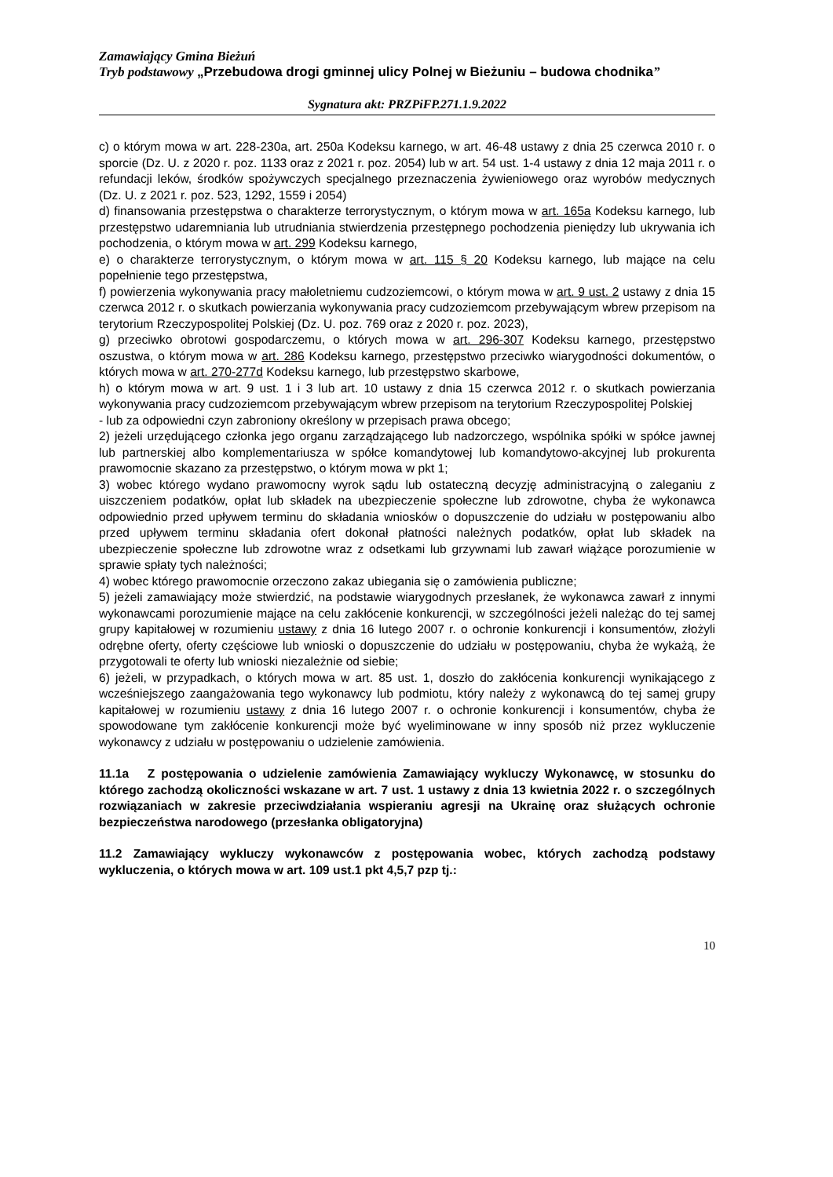Zamawiający Gmina Bieżuń
Tryb podstawowy „Przebudowa drogi gminnej ulicy Polnej w Bieżuniu – budowa chodnika”
Sygnatura akt: PRZPiFP.271.1.9.2022
c) o którym mowa w art. 228-230a, art. 250a Kodeksu karnego, w art. 46-48 ustawy z dnia 25 czerwca 2010 r. o sporcie (Dz. U. z 2020 r. poz. 1133 oraz z 2021 r. poz. 2054) lub w art. 54 ust. 1-4 ustawy z dnia 12 maja 2011 r. o refundacji leków, środków spożywczych specjalnego przeznaczenia żywieniowego oraz wyrobów medycznych (Dz. U. z 2021 r. poz. 523, 1292, 1559 i 2054)
d) finansowania przestępstwa o charakterze terrorystycznym, o którym mowa w art. 165a Kodeksu karnego, lub przestępstwo udaremniania lub utrudniania stwierdzenia przestępnego pochodzenia pieniędzy lub ukrywania ich pochodzenia, o którym mowa w art. 299 Kodeksu karnego,
e) o charakterze terrorystycznym, o którym mowa w art. 115 § 20 Kodeksu karnego, lub mające na celu popełnienie tego przestępstwa,
f) powierzenia wykonywania pracy małoletniemu cudzoziemcowi, o którym mowa w art. 9 ust. 2 ustawy z dnia 15 czerwca 2012 r. o skutkach powierzania wykonywania pracy cudzoziemcom przebywającym wbrew przepisom na terytorium Rzeczypospolitej Polskiej (Dz. U. poz. 769 oraz z 2020 r. poz. 2023),
g) przeciwko obrotowi gospodarczemu, o których mowa w art. 296-307 Kodeksu karnego, przestępstwo oszustwa, o którym mowa w art. 286 Kodeksu karnego, przestępstwo przeciwko wiarygodności dokumentów, o których mowa w art. 270-277d Kodeksu karnego, lub przestępstwo skarbowe,
h) o którym mowa w art. 9 ust. 1 i 3 lub art. 10 ustawy z dnia 15 czerwca 2012 r. o skutkach powierzania wykonywania pracy cudzoziemcom przebywającym wbrew przepisom na terytorium Rzeczypospolitej Polskiej
- lub za odpowiedni czyn zabroniony określony w przepisach prawa obcego;
2) jeżeli urzędującego członka jego organu zarządzającego lub nadzorczego, wspólnika spółki w spółce jawnej lub partnerskiej albo komplementariusza w spółce komandytowej lub komandytowo-akcyjnej lub prokurenta prawomocnie skazano za przestępstwo, o którym mowa w pkt 1;
3) wobec którego wydano prawomocny wyrok sądu lub ostateczną decyzję administracyjną o zaleganiu z uiszczeniem podatków, opłat lub składek na ubezpieczenie społeczne lub zdrowotne, chyba że wykonawca odpowiednio przed upływem terminu do składania wniosków o dopuszczenie do udziału w postępowaniu albo przed upływem terminu składania ofert dokonał płatności należnych podatków, opłat lub składek na ubezpieczenie społeczne lub zdrowotne wraz z odsetkami lub grzywnami lub zawarł wiążące porozumienie w sprawie spłaty tych należności;
4) wobec którego prawomocnie orzeczono zakaz ubiegania się o zamówienia publiczne;
5) jeżeli zamawiający może stwierdzić, na podstawie wiarygodnych przesłanek, że wykonawca zawarł z innymi wykonawcami porozumienie mające na celu zakłócenie konkurencji, w szczególności jeżeli należąc do tej samej grupy kapitałowej w rozumieniu ustawy z dnia 16 lutego 2007 r. o ochronie konkurencji i konsumentów, złożyli odrębne oferty, oferty częściowe lub wnioski o dopuszczenie do udziału w postępowaniu, chyba że wykażą, że przygotowali te oferty lub wnioski niezależnie od siebie;
6) jeżeli, w przypadkach, o których mowa w art. 85 ust. 1, doszło do zakłócenia konkurencji wynikającego z wcześniejszego zaangażowania tego wykonawcy lub podmiotu, który należy z wykonawcą do tej samej grupy kapitałowej w rozumieniu ustawy z dnia 16 lutego 2007 r. o ochronie konkurencji i konsumentów, chyba że spowodowane tym zakłócenie konkurencji może być wyeliminowane w inny sposób niż przez wykluczenie wykonawcy z udziału w postępowaniu o udzielenie zamówienia.
11.1a Z postępowania o udzielenie zamówienia Zamawiający wykluczy Wykonawcę, w stosunku do którego zachodzą okoliczności wskazane w art. 7 ust. 1 ustawy z dnia 13 kwietnia 2022 r. o szczególnych rozwiązaniach w zakresie przeciwdziałania wspieraniu agresji na Ukrainę oraz służących ochronie bezpieczeństwa narodowego (przesłanka obligatoryjna)
11.2 Zamawiający wykluczy wykonawców z postępowania wobec, których zachodzą podstawy wykluczenia, o których mowa w art. 109 ust.1 pkt 4,5,7 pzp tj.:
10